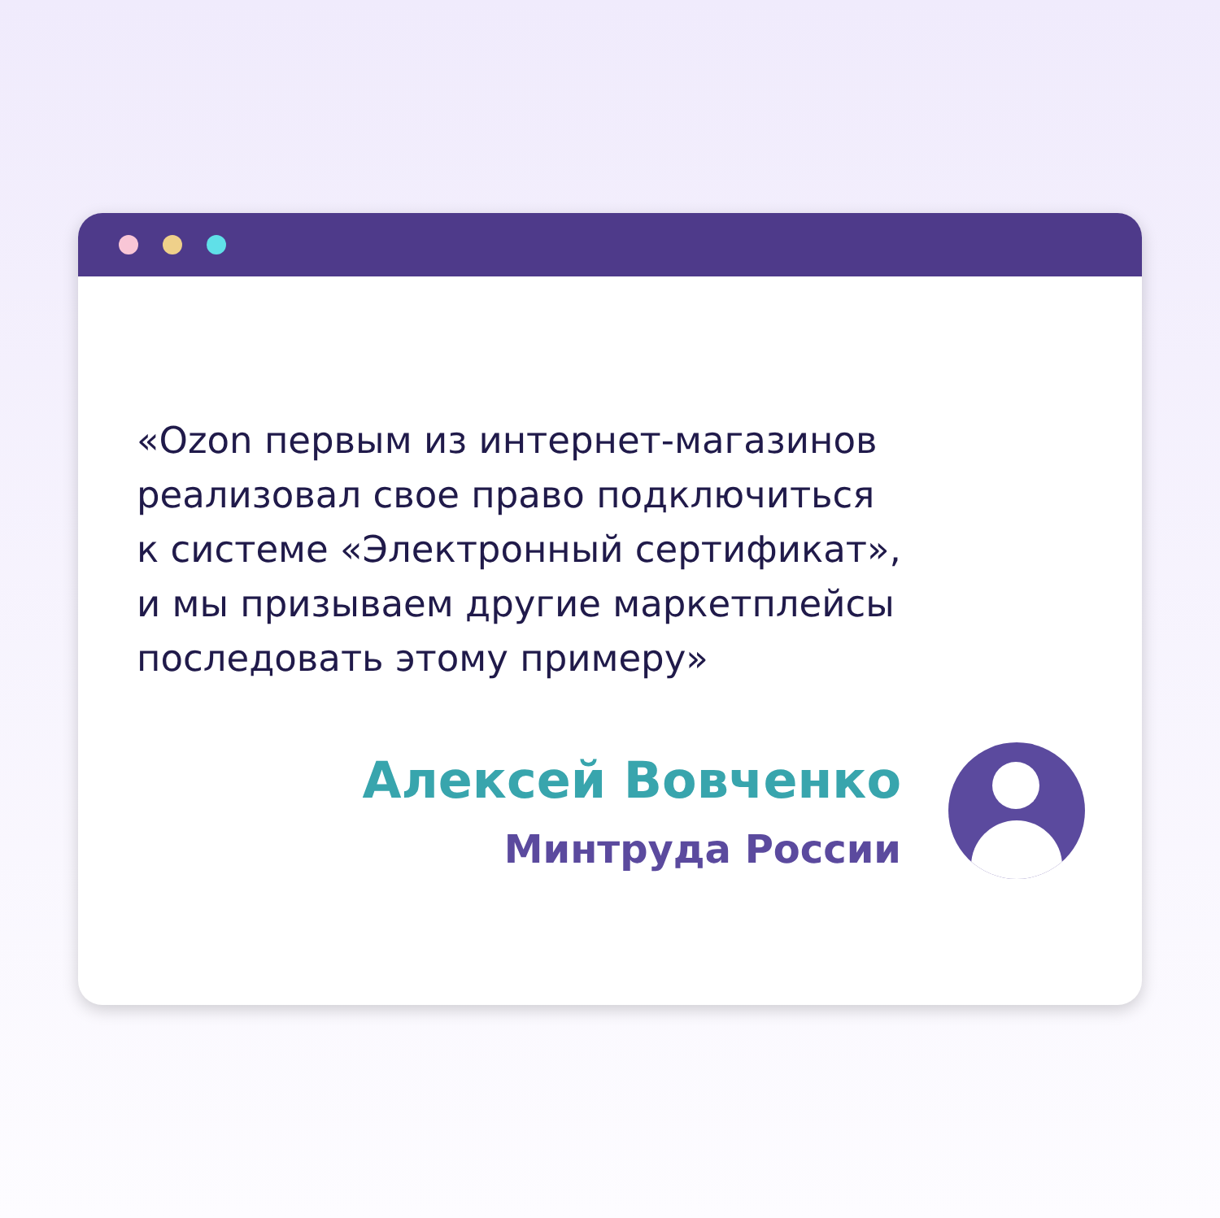«Ozon первым из интернет-магазинов
реализовал свое право подключиться
к системе «Электронный сертификат»,
и мы призываем другие маркетплейсы
последовать этому примеру»
Алексей Вовченко
Минтруда России